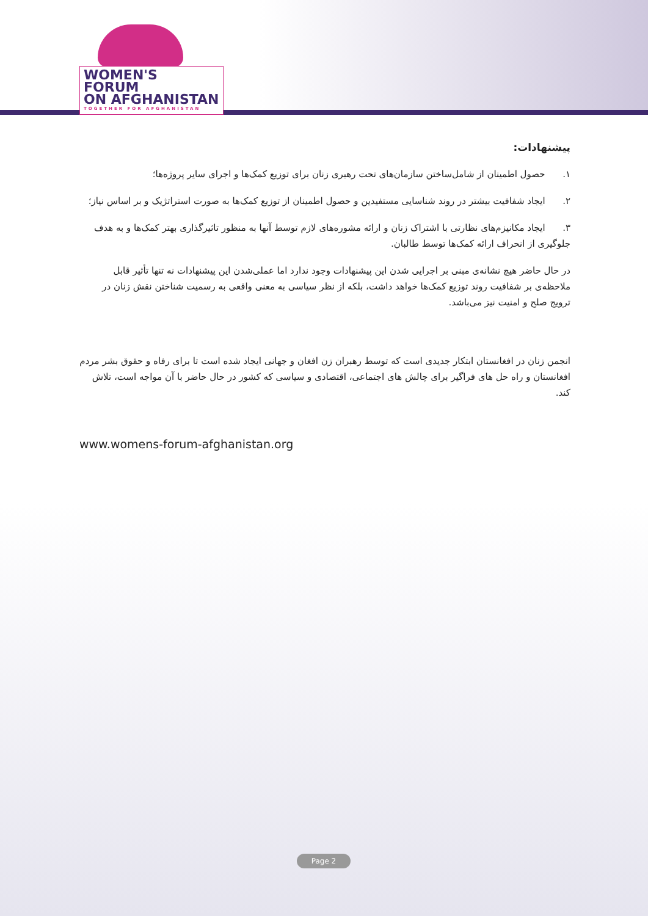WOMEN'S
FORUM
ON AFGHANISTAN
TOGETHER FOR AFGHANISTAN
پیشنهادات:
۱. حصول اطمینان از شامل‌ساختن سازمان‌های تحت رهبری زنان برای توزیع کمک‌ها و اجرای سایر پروژه‌ها؛
۲. ایجاد شفافیت بیشتر در روند شناسایی مستفیدین و حصول اطمینان از توزیع کمک‌ها به صورت استراتژیک و بر اساس نیاز؛
۳. ایجاد مکانیزم‌های نظارتی با اشتراک زنان و ارائه مشوره‌های لازم توسط آنها به منظور تاثیرگذاری بهتر کمک‌ها و به هدف جلوگیری از انحراف ارائه کمک‌ها توسط طالبان.
در حال حاضر هیچ نشانه‌ی مبنی بر اجرایی شدن این پیشنهادات وجود ندارد اما عملی‌شدن این پیشنهادات نه تنها تأثیر قابل ملاحظه‌ی بر شفافیت روند توزیع کمک‌ها خواهد داشت، بلکه از نظر سیاسی به معنی واقعی به رسمیت شناختن نقش زنان در ترویج صلح و امنیت نیز می‌باشد.
انجمن زنان در افغانستان ابتکار جدیدی است که توسط رهبران زن افغان و جهانی ایجاد شده است تا برای رفاه و حقوق بشر مردم افغانستان و راه حل های فراگیر برای چالش های اجتماعی، اقتصادی و سیاسی که کشور در حال حاضر با آن مواجه است، تلاش کند.
www.womens-forum-afghanistan.org
Page 2